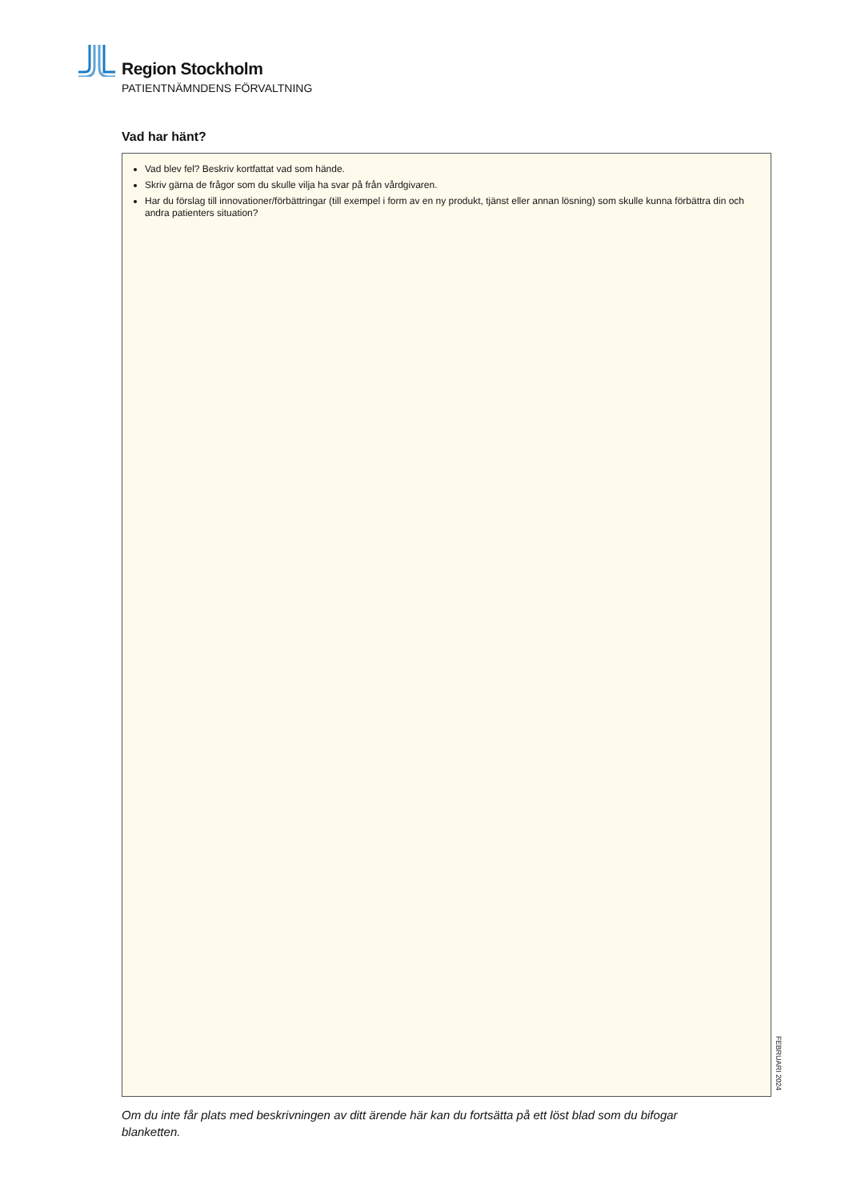Region Stockholm
PATIENTNÄMNDENS FÖRVALTNING
Vad har hänt?
Vad blev fel? Beskriv kortfattat vad som hände.
Skriv gärna de frågor som du skulle vilja ha svar på från vårdgivaren.
Har du förslag till innovationer/förbättringar (till exempel i form av en ny produkt, tjänst eller annan lösning) som skulle kunna förbättra din och andra patienters situation?
FEBRUARI 2024
Om du inte får plats med beskrivningen av ditt ärende här kan du fortsätta på ett löst blad som du bifogar blanketten.